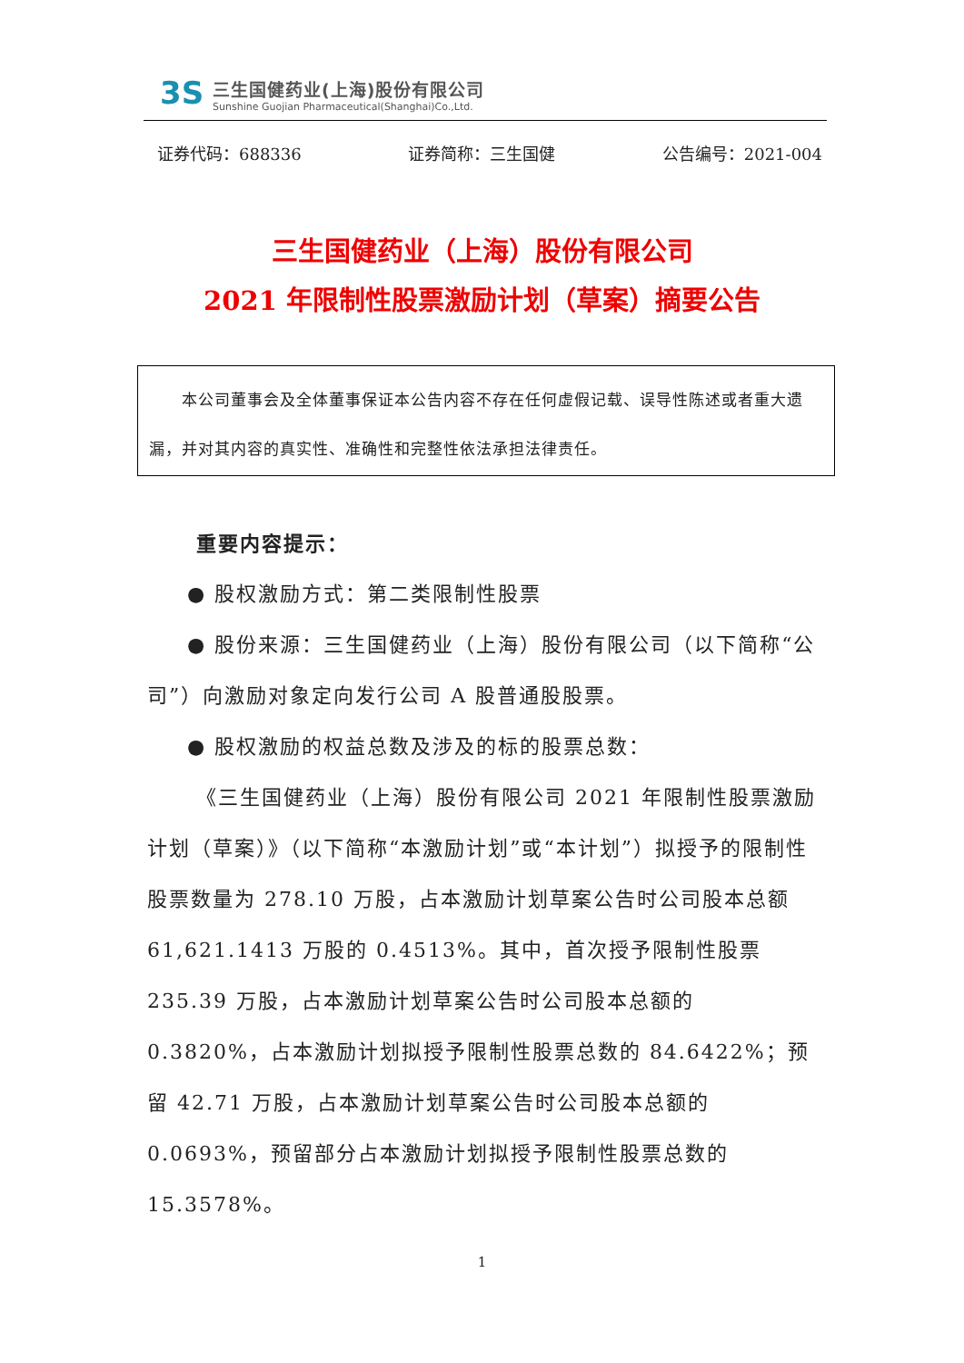3S
三生国健药业(上海)股份有限公司
Sunshine Guojian Pharmaceutical(Shanghai)Co.,Ltd.
证券代码：688336 证券简称：三生国健 公告编号：2021-004
三生国健药业（上海）股份有限公司
2021 年限制性股票激励计划（草案）摘要公告
  本公司董事会及全体董事保证本公告内容不存在任何虚假记载、误导性陈述或者重大遗漏，并对其内容的真实性、准确性和完整性依法承担法律责任。
重要内容提示：
● 股权激励方式：第二类限制性股票
● 股份来源：三生国健药业（上海）股份有限公司（以下简称“公司”）向激励对象定向发行公司 A 股普通股股票。
● 股权激励的权益总数及涉及的标的股票总数：
《三生国健药业（上海）股份有限公司 2021 年限制性股票激励计划（草案）》（以下简称“本激励计划”或“本计划”）拟授予的限制性股票数量为 278.10 万股，占本激励计划草案公告时公司股本总额 61,621.1413 万股的 0.4513%。其中，首次授予限制性股票 235.39 万股，占本激励计划草案公告时公司股本总额的 0.3820%，占本激励计划拟授予限制性股票总数的 84.6422%；预留 42.71 万股，占本激励计划草案公告时公司股本总额的 0.0693%，预留部分占本激励计划拟授予限制性股票总数的 15.3578%。
1